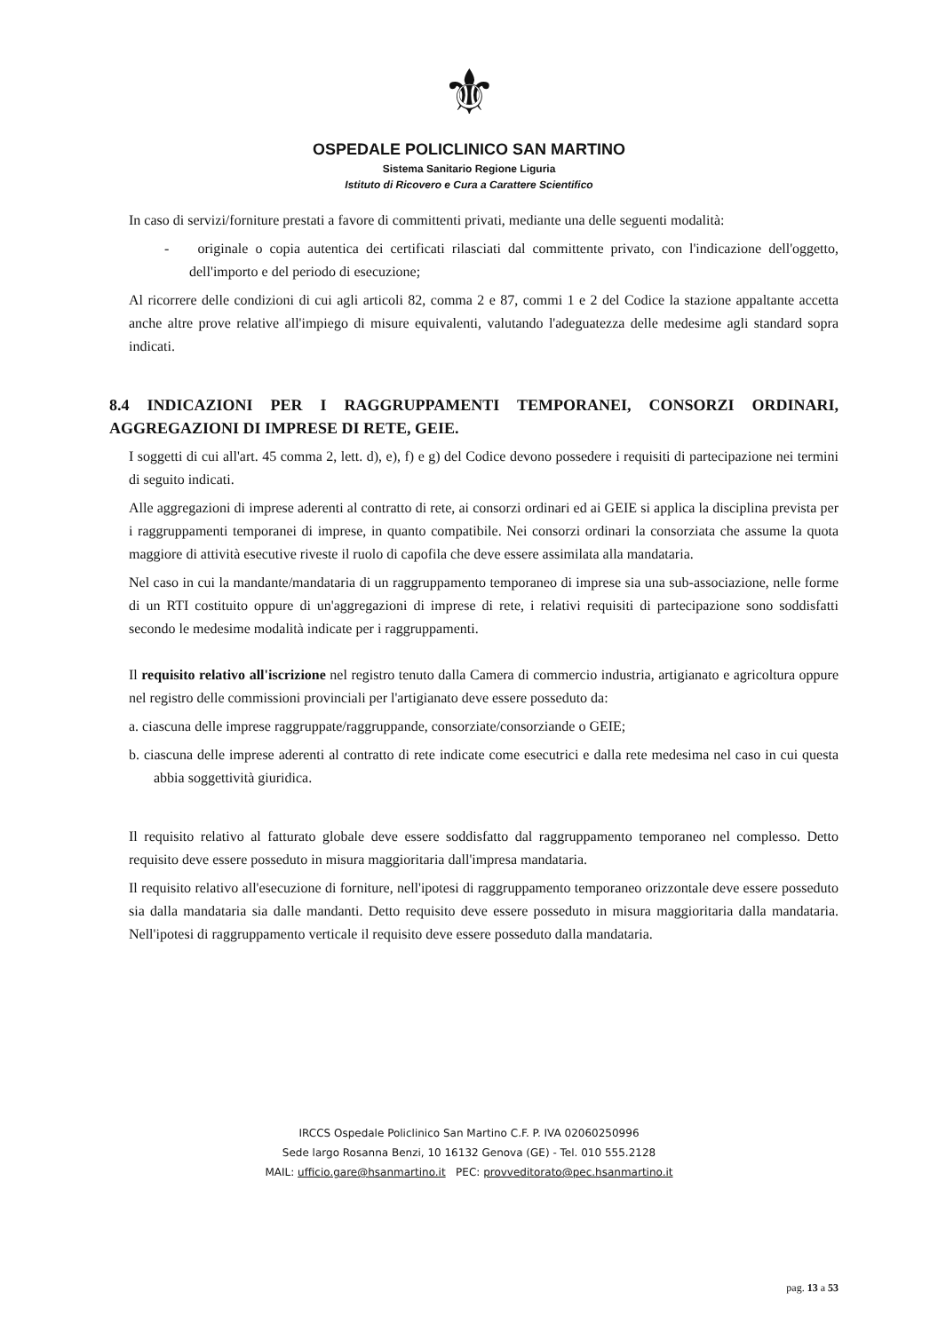⚜
OSPEDALE POLICLINICO SAN MARTINO
Sistema Sanitario Regione Liguria
Istituto di Ricovero e Cura a Carattere Scientifico
In caso di servizi/forniture prestati a favore di committenti privati, mediante una delle seguenti modalità:
- originale o copia autentica dei certificati rilasciati dal committente privato, con l'indicazione dell'oggetto, dell'importo e del periodo di esecuzione;
Al ricorrere delle condizioni di cui agli articoli 82, comma 2 e 87, commi 1 e 2 del Codice la stazione appaltante accetta anche altre prove relative all'impiego di misure equivalenti, valutando l'adeguatezza delle medesime agli standard sopra indicati.
8.4 INDICAZIONI PER I RAGGRUPPAMENTI TEMPORANEI, CONSORZI ORDINARI, AGGREGAZIONI DI IMPRESE DI RETE, GEIE.
I soggetti di cui all'art. 45 comma 2, lett. d), e), f) e g) del Codice devono possedere i requisiti di partecipazione nei termini di seguito indicati.
Alle aggregazioni di imprese aderenti al contratto di rete, ai consorzi ordinari ed ai GEIE si applica la disciplina prevista per i raggruppamenti temporanei di imprese, in quanto compatibile. Nei consorzi ordinari la consorziata che assume la quota maggiore di attività esecutive riveste il ruolo di capofila che deve essere assimilata alla mandataria.
Nel caso in cui la mandante/mandataria di un raggruppamento temporaneo di imprese sia una sub-associazione, nelle forme di un RTI costituito oppure di un'aggregazioni di imprese di rete, i relativi requisiti di partecipazione sono soddisfatti secondo le medesime modalità indicate per i raggruppamenti.
Il requisito relativo all'iscrizione nel registro tenuto dalla Camera di commercio industria, artigianato e agricoltura oppure nel registro delle commissioni provinciali per l'artigianato deve essere posseduto da:
a. ciascuna delle imprese raggruppate/raggruppande, consorziate/consorziande o GEIE;
b. ciascuna delle imprese aderenti al contratto di rete indicate come esecutrici e dalla rete medesima nel caso in cui questa abbia soggettività giuridica.
Il requisito relativo al fatturato globale deve essere soddisfatto dal raggruppamento temporaneo nel complesso. Detto requisito deve essere posseduto in misura maggioritaria dall'impresa mandataria.
Il requisito relativo all'esecuzione di forniture, nell'ipotesi di raggruppamento temporaneo orizzontale deve essere posseduto sia dalla mandataria sia dalle mandanti. Detto requisito deve essere posseduto in misura maggioritaria dalla mandataria. Nell'ipotesi di raggruppamento verticale il requisito deve essere posseduto dalla mandataria.
IRCCS Ospedale Policlinico San Martino C.F. P. IVA 02060250996
Sede largo Rosanna Benzi, 10 16132 Genova (GE) - Tel. 010 555.2128
MAIL: ufficio.gare@hsanmartino.it PEC: provveditorato@pec.hsanmartino.it
pag. 13 a 53